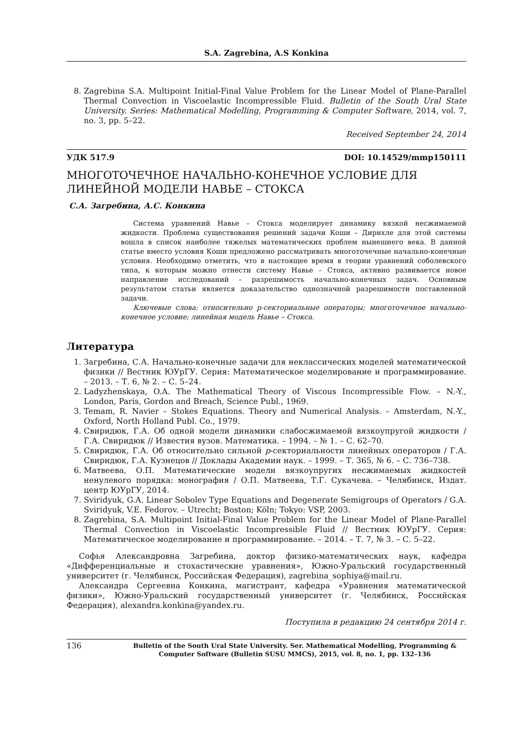S.A. Zagrebina, A.S Konkina
8. Zagrebina S.A. Multipoint Initial-Final Value Problem for the Linear Model of Plane-Parallel Thermal Convection in Viscoelastic Incompressible Fluid. Bulletin of the South Ural State University. Series: Mathematical Modelling, Programming & Computer Software, 2014, vol. 7, no. 3, pp. 5–22.
Received September 24, 2014
УДК 517.9 DOI: 10.14529/mmp150111
МНОГОТОЧЕЧНОЕ НАЧАЛЬНО-КОНЕЧНОЕ УСЛОВИЕ ДЛЯ ЛИНЕЙНОЙ МОДЕЛИ НАВЬЕ – СТОКСА
С.А. Загребина, А.С. Конкина
Система уравнений Навье – Стокса моделирует динамику вязкой несжимаемой жидкости. Проблема существования решений задачи Коши – Дирихле для этой системы вошла в список наиболее тяжелых математических проблем нынешнего века. В данной статье вместо условия Коши предложено рассматривать многоточечные начально-конечные условия. Необходимо отметить, что в настоящее время в теории уравнений соболевского типа, к которым можно отнести систему Навье – Стокса, активно развивается новое направление исследований – разрешимость начально-конечных задач. Основным результатом статьи является доказательство однозначной разрешимости поставленной задачи.
Ключевые слова: относительно p-секториальные операторы; многоточечное начально-конечное условие; линейная модель Навье – Стокса.
Литература
1. Загребина, С.А. Начально-конечные задачи для неклассических моделей математической физики // Вестник ЮУрГУ. Серия: Математическое моделирование и программирование. – 2013. – Т. 6, № 2. – С. 5–24.
2. Ladyzhenskaya, O.A. The Mathematical Theory of Viscous Incompressible Flow. – N.-Y., London, Paris, Gordon and Breach, Science Publ., 1969.
3. Temam, R. Navier – Stokes Equations. Theory and Numerical Analysis. – Amsterdam, N.-Y., Oxford, North Holland Publ. Co., 1979.
4. Свиридюк, Г.А. Об одной модели динамики слабосжимаемой вязкоупругой жидкости / Г.А. Свиридюк // Известия вузов. Математика. – 1994. – № 1. – С. 62–70.
5. Свиридюк, Г.А. Об относительно сильной p-секториальности линейных операторов / Г.А. Свиридюк, Г.А. Кузнецов // Доклады Академии наук. – 1999. – Т. 365, № 6. – С. 736–738.
6. Матвеева, О.П. Математические модели вязкоупругих несжимаемых жидкостей ненулевого порядка: монография / О.П. Матвеева, Т.Г. Сукачева. – Челябинск, Издат. центр ЮУрГУ, 2014.
7. Sviridyuk, G.A. Linear Sobolev Type Equations and Degenerate Semigroups of Operators / G.A. Sviridyuk, V.E. Fedorov. – Utrecht; Boston; Köln; Tokyo: VSP, 2003.
8. Zagrebina, S.A. Multipoint Initial-Final Value Problem for the Linear Model of Plane-Parallel Thermal Convection in Viscoelastic Incompressible Fluid // Вестник ЮУрГУ. Серия: Математическое моделирование и программирование. – 2014. – Т. 7, № 3. – С. 5–22.
Софья Александровна Загребина, доктор физико-математических наук, кафедра «Дифференциальные и стохастические уравнения», Южно-Уральский государственный университет (г. Челябинск, Российская Федерация), zagrebina_sophiya@mail.ru.
Александра Сергеевна Конкина, магистрант, кафедра «Уравнения математической физики», Южно-Уральский государственный университет (г. Челябинск, Российская Федерация), alexandra.konkina@yandex.ru.
Поступила в редакцию 24 сентября 2014 г.
136 Bulletin of the South Ural State University. Ser. Mathematical Modelling, Programming & Computer Software (Bulletin SUSU MMCS), 2015, vol. 8, no. 1, pp. 132–136